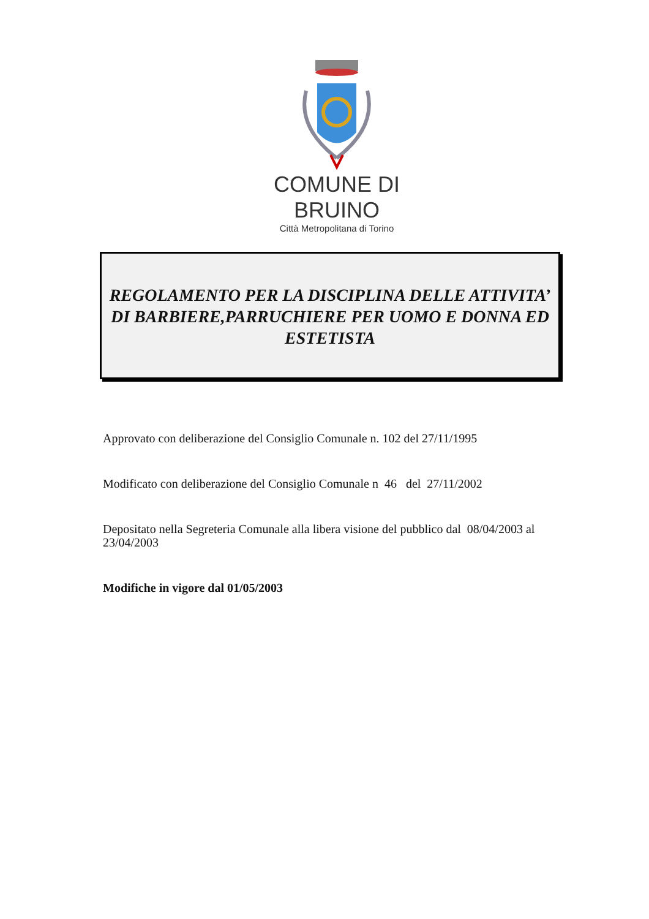COMUNE DI BRUINO
Città Metropolitana di Torino
REGOLAMENTO PER LA DISCIPLINA DELLE ATTIVITA’ DI BARBIERE,PARRUCHIERE PER UOMO E DONNA ED ESTETISTA
Approvato con deliberazione del Consiglio Comunale n. 102 del 27/11/1995
Modificato con deliberazione del Consiglio Comunale n 46 del 27/11/2002
Depositato nella Segreteria Comunale alla libera visione del pubblico dal 08/04/2003 al 23/04/2003
Modifiche in vigore dal 01/05/2003